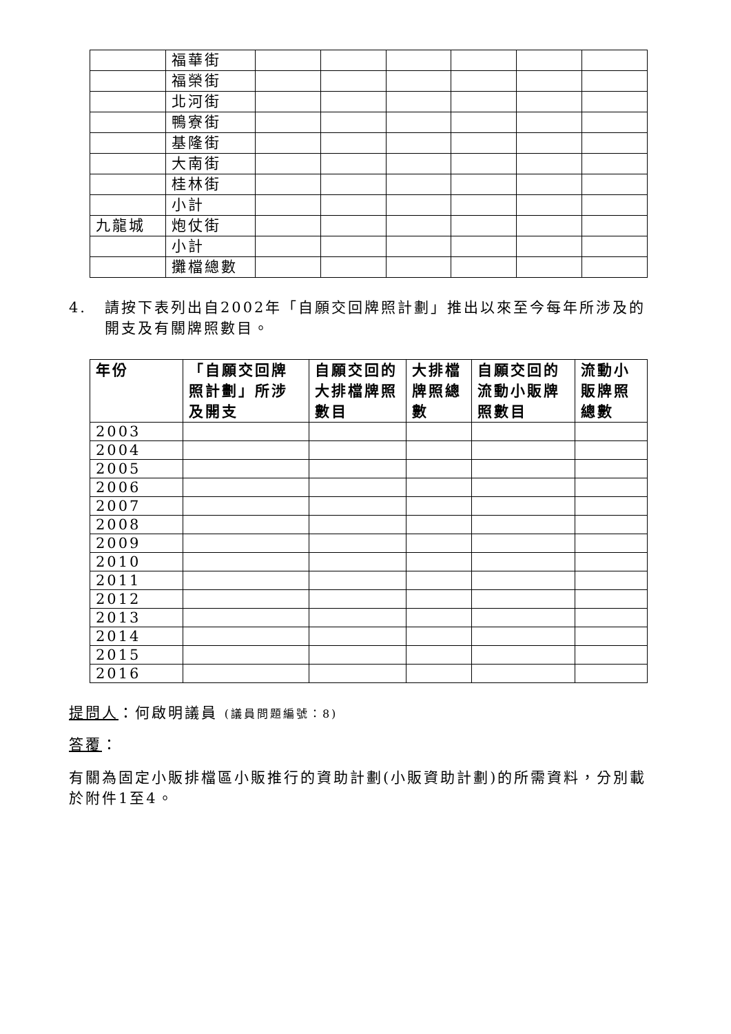| | 福華街 | | | | | | |
| | 福榮街 | | | | | | |
| | 北河街 | | | | | | |
| | 鴨寮街 | | | | | | |
| | 基隆街 | | | | | | |
| | 大南街 | | | | | | |
| | 桂林街 | | | | | | |
| | 小計 | | | | | | |
| 九龍城 | 炮仗街 | | | | | | |
| | 小計 | | | | | | |
| | 攤檔總數 | | | | | | |
4. 請按下表列出自2002年「自願交回牌照計劃」推出以來至今每年所涉及的開支及有關牌照數目。
| 年份 | 「自願交回牌照計劃」所涉及開支 | 自願交回的大排檔牌照數目 | 大排檔牌照總數 | 自願交回的流動小販牌照數目 | 流動小販牌照總數 |
| --- | --- | --- | --- | --- | --- |
| 2003 | | | | | |
| 2004 | | | | | |
| 2005 | | | | | |
| 2006 | | | | | |
| 2007 | | | | | |
| 2008 | | | | | |
| 2009 | | | | | |
| 2010 | | | | | |
| 2011 | | | | | |
| 2012 | | | | | |
| 2013 | | | | | |
| 2014 | | | | | |
| 2015 | | | | | |
| 2016 | | | | | |
提問人：何啟明議員 (議員問題編號：8)
答覆：
有關為固定小販排檔區小販推行的資助計劃(小販資助計劃)的所需資料，分別載於附件1至4。